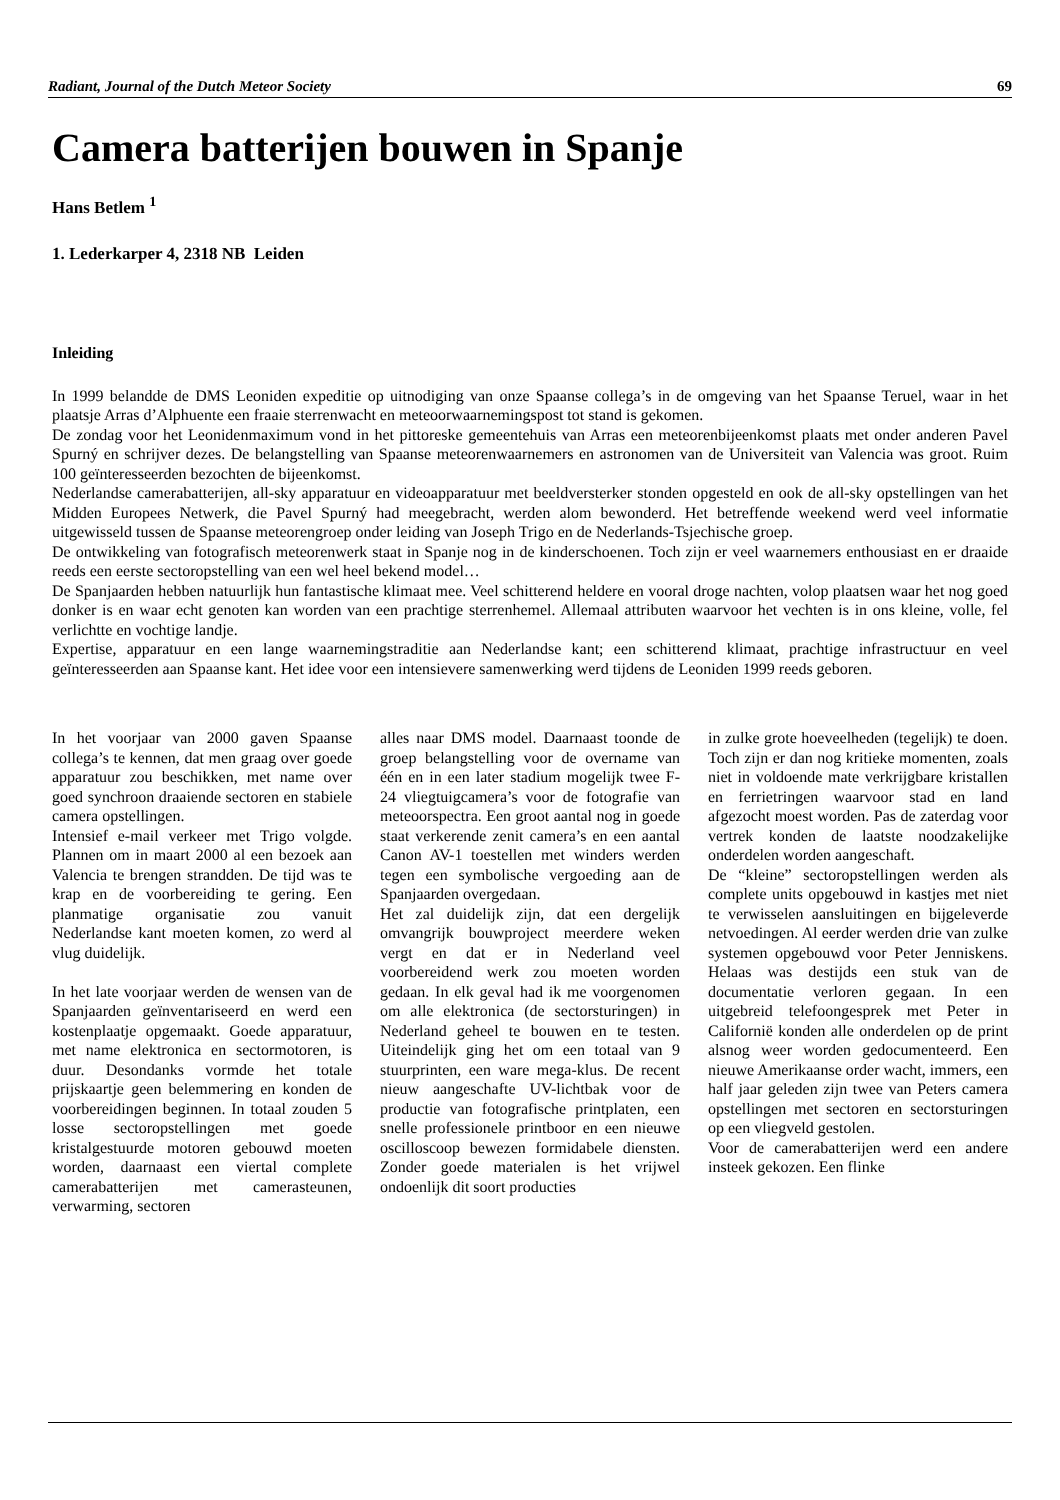Radiant, Journal of the Dutch Meteor Society 69
Camera batterijen bouwen in Spanje
Hans Betlem <sup>1</sup>
1. Lederkarper 4, 2318 NB Leiden
Inleiding
In 1999 belandde de DMS Leoniden expeditie op uitnodiging van onze Spaanse collega’s in de omgeving van het Spaanse Teruel, waar in het plaatsje Arras d’Alphuente een fraaie sterrenwacht en meteoorwaarnemingspost tot stand is gekomen.
De zondag voor het Leonidenmaximum vond in het pittoreske gemeentehuis van Arras een meteorenbijeenkomst plaats met onder anderen Pavel Spurný en schrijver dezes. De belangstelling van Spaanse meteorenwaarnemers en astronomen van de Universiteit van Valencia was groot. Ruim 100 geïnteresseerden bezochten de bijeenkomst.
Nederlandse camerabatterijen, all-sky apparatuur en videoapparatuur met beeldversterker stonden opgesteld en ook de all-sky opstellingen van het Midden Europees Netwerk, die Pavel Spurný had meegebracht, werden alom bewonderd. Het betreffende weekend werd veel informatie uitgewisseld tussen de Spaanse meteorengroep onder leiding van Joseph Trigo en de Nederlands-Tsjechische groep.
De ontwikkeling van fotografisch meteorenwerk staat in Spanje nog in de kinderschoenen. Toch zijn er veel waarnemers enthousiast en er draaide reeds een eerste sectoropstelling van een wel heel bekend model…
De Spanjaarden hebben natuurlijk hun fantastische klimaat mee. Veel schitterend heldere en vooral droge nachten, volop plaatsen waar het nog goed donker is en waar echt genoten kan worden van een prachtige sterrenhemel. Allemaal attributen waarvoor het vechten is in ons kleine, volle, fel verlichtte en vochtige landje.
Expertise, apparatuur en een lange waarnemingstraditie aan Nederlandse kant; een schitterend klimaat, prachtige infrastructuur en veel geïnteresseerden aan Spaanse kant. Het idee voor een intensievere samenwerking werd tijdens de Leoniden 1999 reeds geboren.
In het voorjaar van 2000 gaven Spaanse collega’s te kennen, dat men graag over goede apparatuur zou beschikken, met name over goed synchroon draaiende sectoren en stabiele camera opstellingen.
Intensief e-mail verkeer met Trigo volgde. Plannen om in maart 2000 al een bezoek aan Valencia te brengen strandden. De tijd was te krap en de voorbereiding te gering. Een planmatige organisatie zou vanuit Nederlandse kant moeten komen, zo werd al vlug duidelijk.
In het late voorjaar werden de wensen van de Spanjaarden geïnventariseerd en werd een kostenplaatje opgemaakt. Goede apparatuur, met name elektronica en sectormotoren, is duur. Desondanks vormde het totale prijskaartje geen belemmering en konden de voorbereidingen beginnen. In totaal zouden 5 losse sectoropstellingen met goede kristalgestuurde motoren gebouwd moeten worden, daarnaast een viertal complete camerabatterijen met camerasteunen, verwarming, sectoren
alles naar DMS model. Daarnaast toonde de groep belangstelling voor de overname van één en in een later stadium mogelijk twee F-24 vliegtuigcamera’s voor de fotografie van meteoorspectra. Een groot aantal nog in goede staat verkerende zenit camera’s en een aantal Canon AV-1 toestellen met winders werden tegen een symbolische vergoeding aan de Spanjaarden overgedaan.
Het zal duidelijk zijn, dat een dergelijk omvangrijk bouwproject meerdere weken vergt en dat er in Nederland veel voorbereidend werk zou moeten worden gedaan. In elk geval had ik me voorgenomen om alle elektronica (de sectorsturingen) in Nederland geheel te bouwen en te testen. Uiteindelijk ging het om een totaal van 9 stuurprinten, een ware mega-klus. De recent nieuw aangeschafte UV-lichtbak voor de productie van fotografische printplaten, een snelle professionele printboor en een nieuwe oscilloscoop bewezen formidabele diensten. Zonder goede materialen is het vrijwel ondoenlijk dit soort producties
in zulke grote hoeveelheden (tegelijk) te doen. Toch zijn er dan nog kritieke momenten, zoals niet in voldoende mate verkrijgbare kristallen en ferrietringen waarvoor stad en land afgezocht moest worden. Pas de zaterdag voor vertrek konden de laatste noodzakelijke onderdelen worden aangeschaft.
De “kleine” sectoropstellingen werden als complete units opgebouwd in kastjes met niet te verwisselen aansluitingen en bijgeleverde netvoedingen. Al eerder werden drie van zulke systemen opgebouwd voor Peter Jenniskens. Helaas was destijds een stuk van de documentatie verloren gegaan. In een uitgebreid telefoongesprek met Peter in Californië konden alle onderdelen op de print alsnog weer worden gedocumenteerd. Een nieuwe Amerikaanse order wacht, immers, een half jaar geleden zijn twee van Peters camera opstellingen met sectoren en sectorsturingen op een vliegveld gestolen.
Voor de camerabatterijen werd een andere insteek gekozen. Een flinke